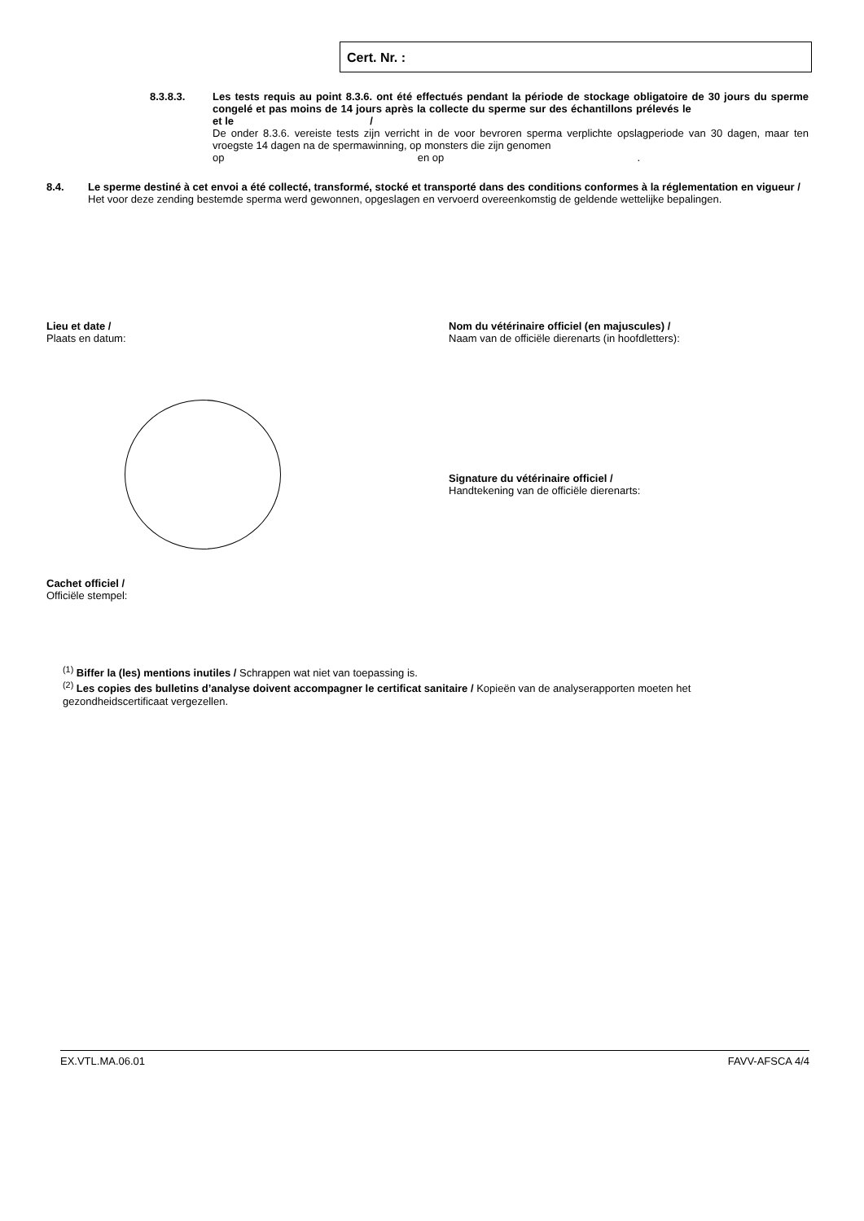Cert. Nr. :
8.3.8.3.
Les tests requis au point 8.3.6. ont été effectués pendant la période de stockage obligatoire de 30 jours du sperme congelé et pas moins de 14 jours après la collecte du sperme sur des échantillons prélevés le et le /
De onder 8.3.6. vereiste tests zijn verricht in de voor bevroren sperma verplichte opslagperiode van 30 dagen, maar ten vroegste 14 dagen na de spermawinning, op monsters die zijn genomen
op en op .
8.4.
Le sperme destiné à cet envoi a été collecté, transformé, stocké et transporté dans des conditions conformes à la réglementation en vigueur /
Het voor deze zending bestemde sperma werd gewonnen, opgeslagen en vervoerd overeenkomstig de geldende wettelijke bepalingen.
Lieu et date /
Plaats en datum:
Nom du vétérinaire officiel (en majuscules) /
Naam van de officiële dierenarts (in hoofdletters):
Signature du vétérinaire officiel /
Handtekening van de officiële dierenarts:
Cachet officiel /
Officiële stempel:
<sup>(1)</sup> Biffer la (les) mentions inutiles / Schrappen wat niet van toepassing is.
<sup>(2)</sup> Les copies des bulletins d’analyse doivent accompagner le certificat sanitaire / Kopieën van de analyserapporten moeten het gezondheidscertificaat vergezellen.
EX.VTL.MA.06.01 FAVV-AFSCA 4/4